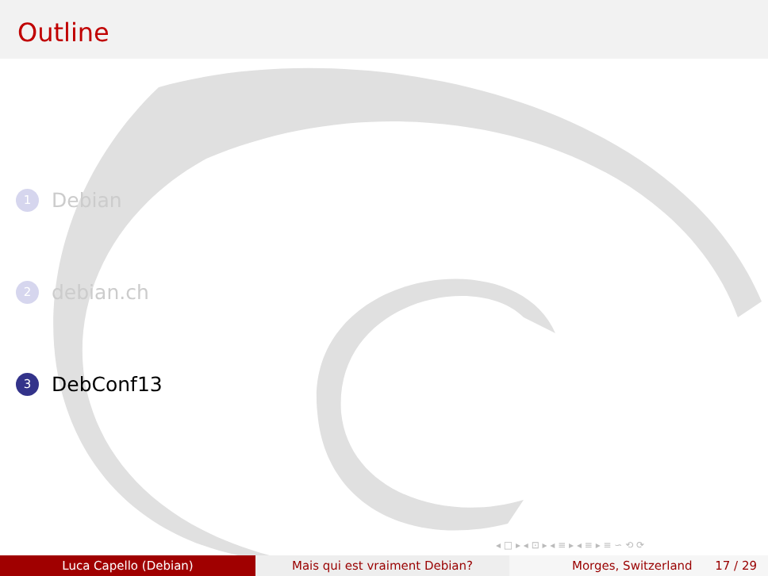Outline
1 Debian
2 debian.ch
3 DebConf13
◂ □ ▸ ◂ ⊡ ▸ ◂ ≡ ▸ ◂ ≡ ▸ ≡ ∽ ⟲ ⟳
Luca Capello (Debian) Mais qui est vraiment Debian? Morges, Switzerland 17 / 29